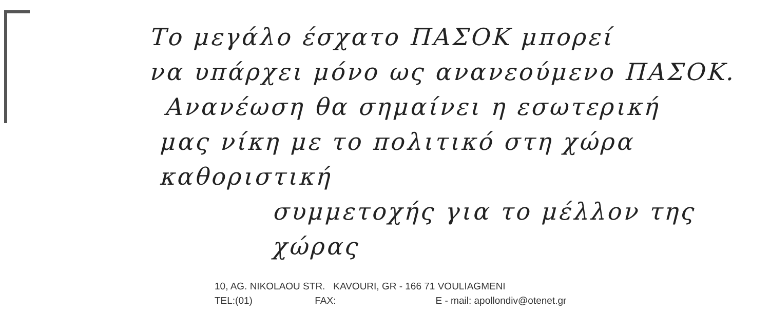Το μεγάλο έσχατο ΠΑΣΟΚ μπορεί
να υπάρχει μόνο ως ανανεούμενο ΠΑΣΟΚ.
Ανανέωση θα σημαίνει η εσωτερική
μας νίκη με το πολιτικό στη χώρα καθοριστική
συμμετοχής για το μέλλον της χώρας
10, AG. NIKOLAOU STR. KAVOURI, GR - 166 71 VOULIAGMENI
TEL:(01) FAX: E - mail: apollondiv@otenet.gr